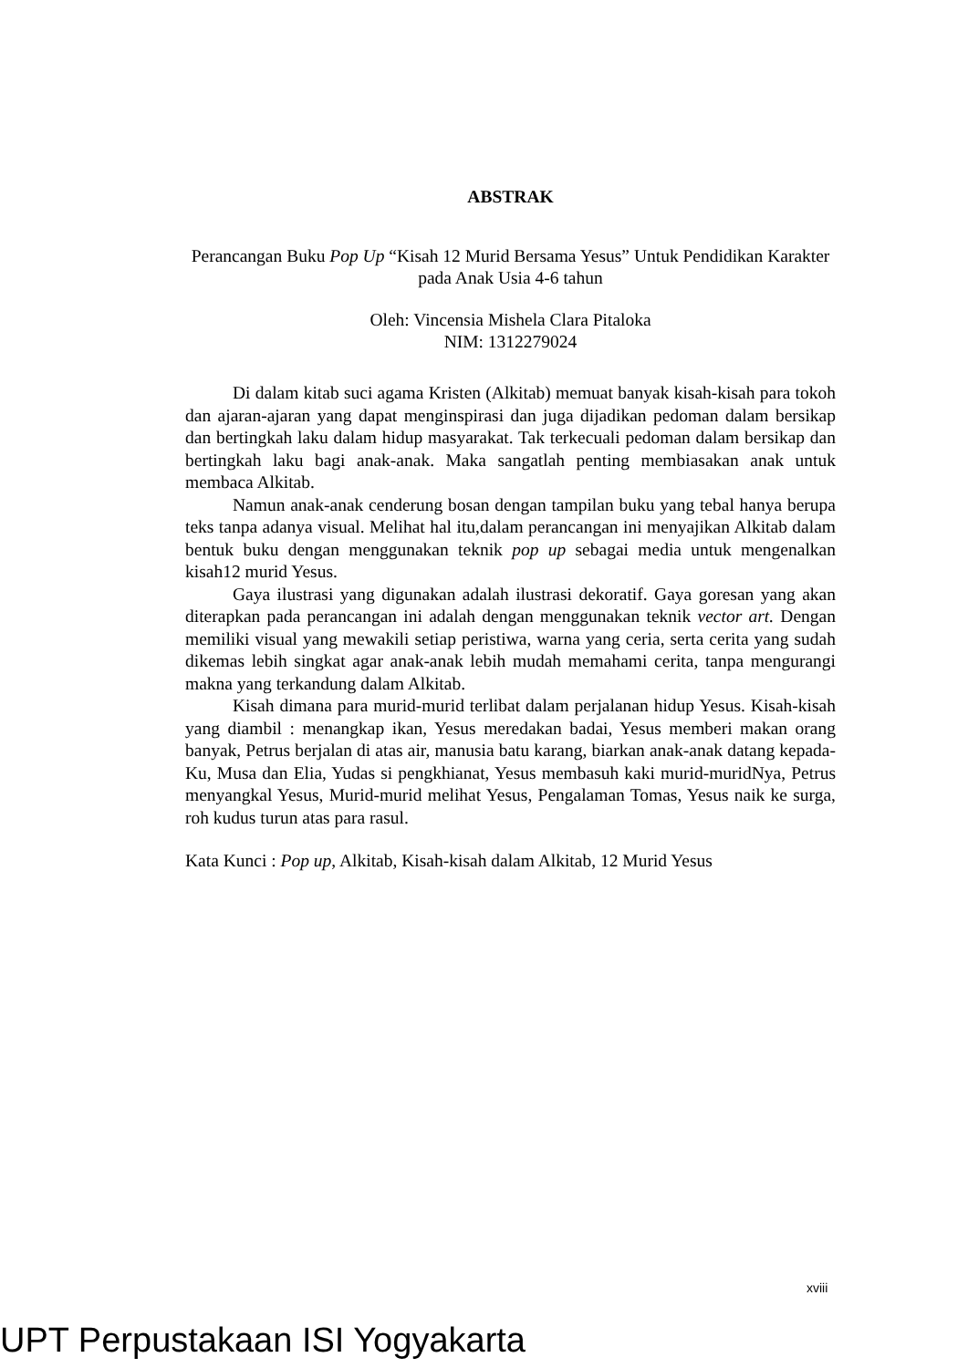ABSTRAK
Perancangan Buku Pop Up “Kisah 12 Murid Bersama Yesus” Untuk Pendidikan Karakter pada Anak Usia 4-6 tahun
Oleh: Vincensia Mishela Clara Pitaloka
NIM: 1312279024
Di dalam kitab suci agama Kristen (Alkitab) memuat banyak kisah-kisah para tokoh dan ajaran-ajaran yang dapat menginspirasi dan juga dijadikan pedoman dalam bersikap dan bertingkah laku dalam hidup masyarakat. Tak terkecuali pedoman dalam bersikap dan bertingkah laku bagi anak-anak. Maka sangatlah penting membiasakan anak untuk membaca Alkitab.
Namun anak-anak cenderung bosan dengan tampilan buku yang tebal hanya berupa teks tanpa adanya visual. Melihat hal itu,dalam perancangan ini menyajikan Alkitab dalam bentuk buku dengan menggunakan teknik pop up sebagai media untuk mengenalkan kisah12 murid Yesus.
Gaya ilustrasi yang digunakan adalah ilustrasi dekoratif. Gaya goresan yang akan diterapkan pada perancangan ini adalah dengan menggunakan teknik vector art. Dengan memiliki visual yang mewakili setiap peristiwa, warna yang ceria, serta cerita yang sudah dikemas lebih singkat agar anak-anak lebih mudah memahami cerita, tanpa mengurangi makna yang terkandung dalam Alkitab.
Kisah dimana para murid-murid terlibat dalam perjalanan hidup Yesus. Kisah-kisah yang diambil : menangkap ikan, Yesus meredakan badai, Yesus memberi makan orang banyak, Petrus berjalan di atas air, manusia batu karang, biarkan anak-anak datang kepada-Ku, Musa dan Elia, Yudas si pengkhianat, Yesus membasuh kaki murid-muridNya, Petrus menyangkal Yesus, Murid-murid melihat Yesus, Pengalaman Tomas, Yesus naik ke surga, roh kudus turun atas para rasul.
Kata Kunci : Pop up, Alkitab, Kisah-kisah dalam Alkitab, 12 Murid Yesus
xviii
UPT Perpustakaan ISI Yogyakarta